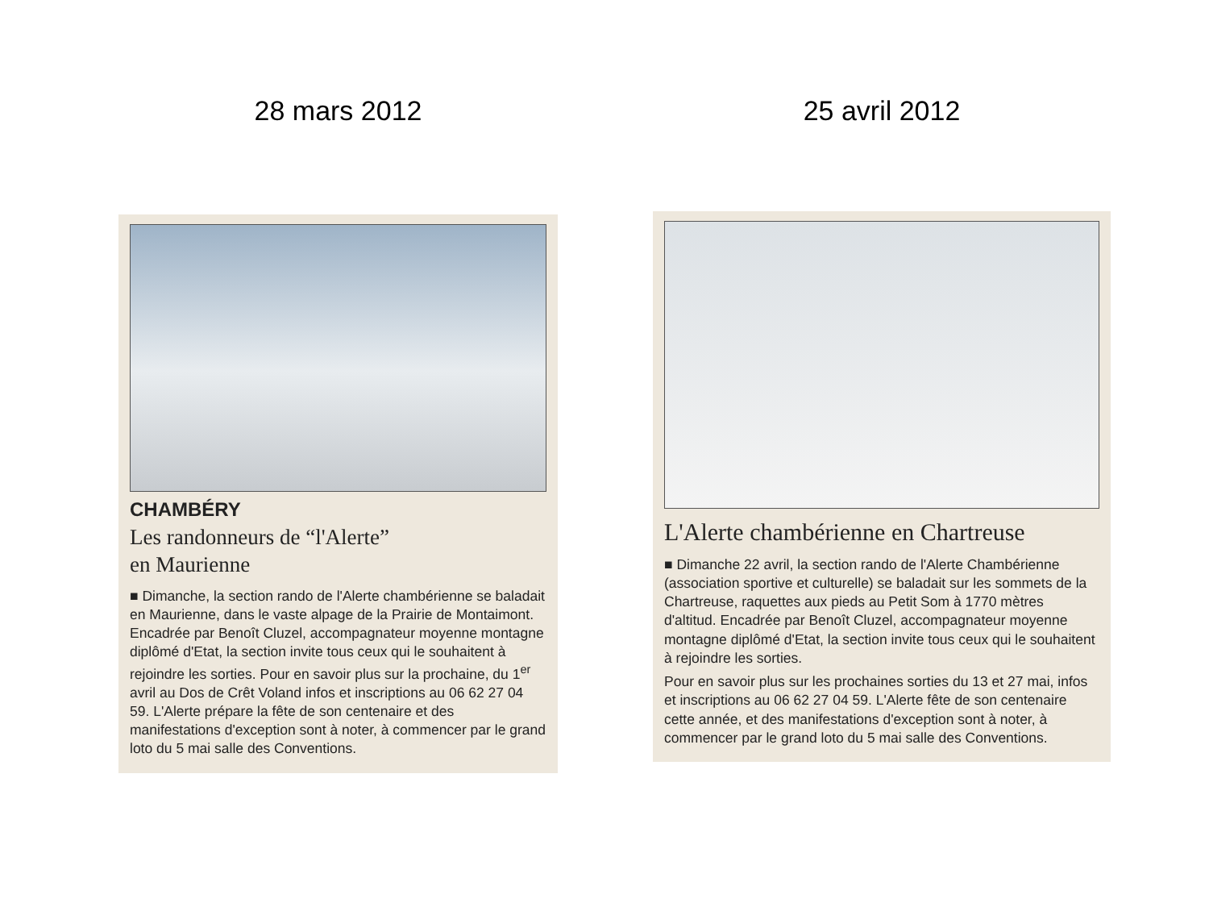28 mars 2012
CHAMBÉRY
Les randonneurs de “l'Alerte”
en Maurienne
■ Dimanche, la section rando de l'Alerte chambérienne se baladait en Maurienne, dans le vaste alpage de la Prairie de Montaimont. Encadrée par Benoît Cluzel, accompagnateur moyenne montagne diplômé d'Etat, la section invite tous ceux qui le souhaitent à rejoindre les sorties. Pour en savoir plus sur la prochaine, du 1<sup>er</sup> avril au Dos de Crêt Voland infos et inscriptions au 06 62 27 04 59. L'Alerte prépare la fête de son centenaire et des manifestations d'exception sont à noter, à commencer par le grand loto du 5 mai salle des Conventions.
25 avril 2012
L'Alerte chambérienne en Chartreuse
■ Dimanche 22 avril, la section rando de l'Alerte Chambérienne (association sportive et culturelle) se baladait sur les sommets de la Chartreuse, raquettes aux pieds au Petit Som à 1770 mètres d'altitud. Encadrée par Benoît Cluzel, accompagnateur moyenne montagne diplômé d'Etat, la section invite tous ceux qui le souhaitent à rejoindre les sorties.
Pour en savoir plus sur les prochaines sorties du 13 et 27 mai, infos et inscriptions au 06 62 27 04 59. L'Alerte fête de son centenaire cette année, et des manifestations d'exception sont à noter, à commencer par le grand loto du 5 mai salle des Conventions.